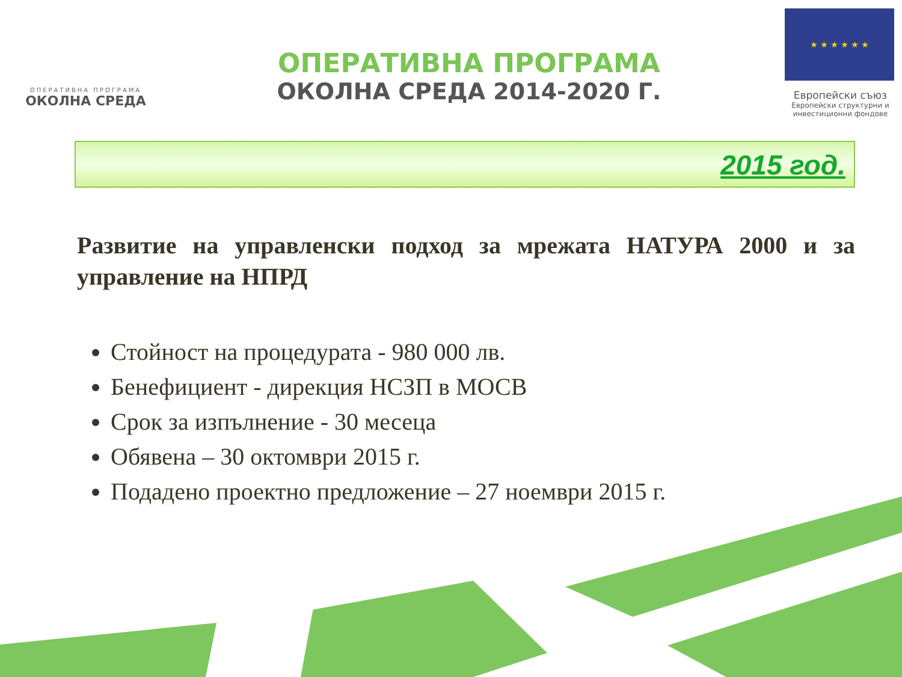ОПЕРАТИВНА ПРОГРАМА
ОКОЛНА СРЕДА
ОПЕРАТИВНА ПРОГРАМА
ОКОЛНА СРЕДА 2014-2020 Г.
★ ★ ★ ★ ★ ★
Европейски съюз
Европейски структурни и инвестиционни фондове
2015 год.
Развитие на управленски подход за мрежата НАТУРА 2000 и за управление на НПРД
Стойност на процедурата - 980 000 лв.
Бенефициент - дирекция НСЗП в МОСВ
Срок за изпълнение - 30 месеца
Обявена – 30 октомври 2015 г.
Подадено проектно предложение – 27 ноември 2015 г.